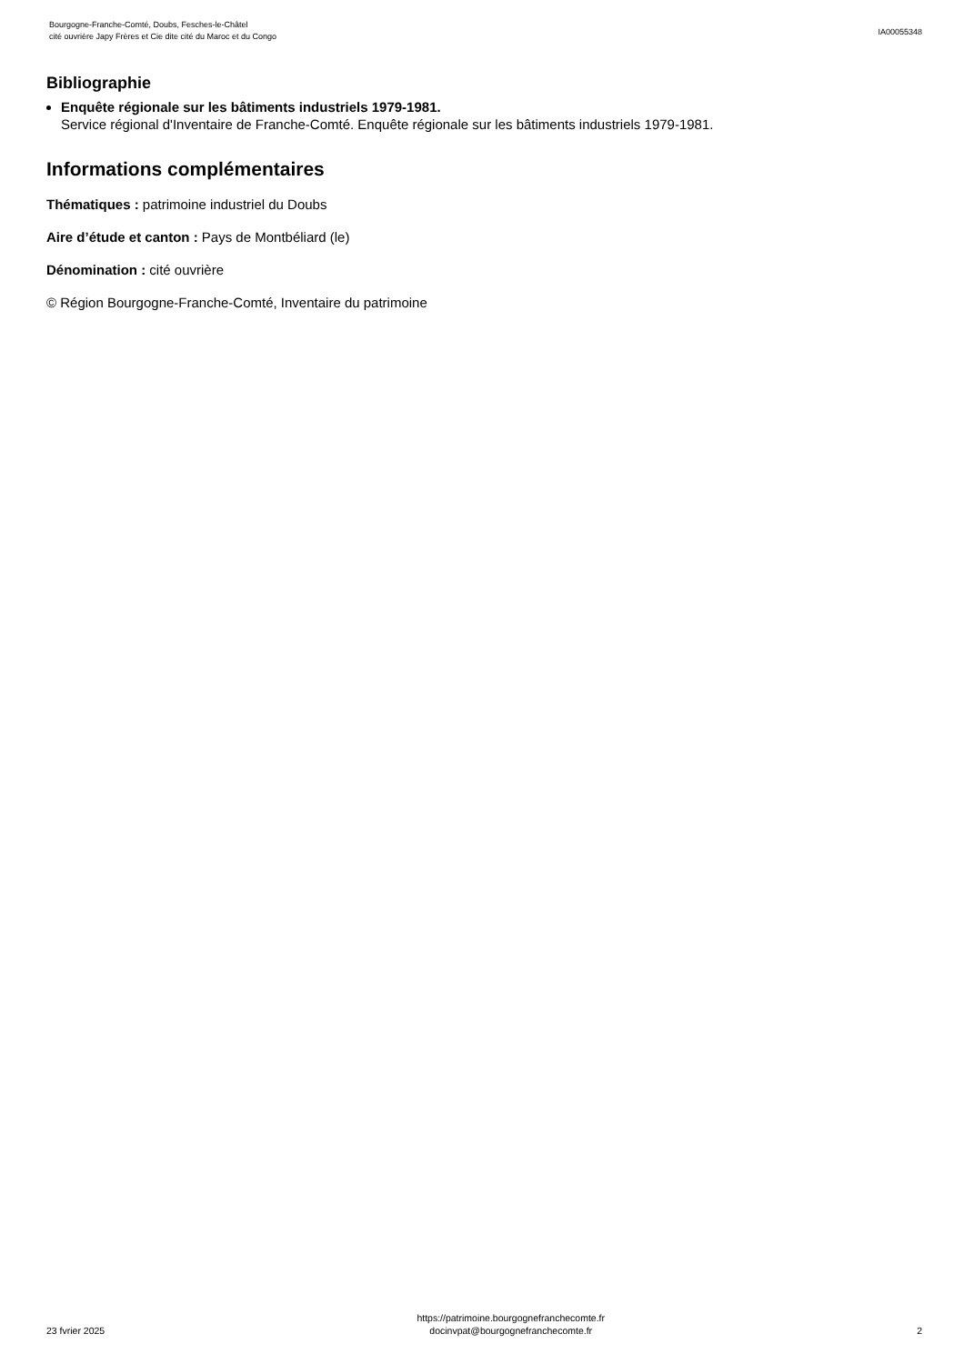Bourgogne-Franche-Comté, Doubs, Fesches-le-Châtel
cité ouvrière Japy Frères et Cie dite cité du Maroc et du Congo
IA00055348
Bibliographie
Enquête régionale sur les bâtiments industriels 1979-1981.
Service régional d'Inventaire de Franche-Comté. Enquête régionale sur les bâtiments industriels 1979-1981.
Informations complémentaires
Thématiques : patrimoine industriel du Doubs
Aire d’étude et canton : Pays de Montbéliard (le)
Dénomination : cité ouvrière
© Région Bourgogne-Franche-Comté, Inventaire du patrimoine
23 fvrier 2025
https://patrimoine.bourgognefranchecomte.fr
docinvpat@bourgognefranchecomte.fr
2